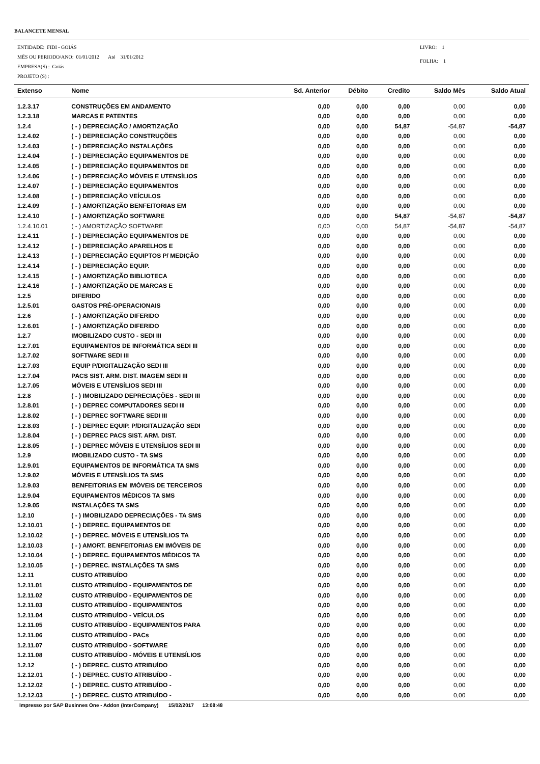BALANCETE MENSAL
ENTIDADE: FIDI - GOIÁS
MËS OU PERIODO/ANO: 01/01/2012 Até 31/01/2012
EMPRESA(S) : Goiás
PROJETO (S) :
LIVRO: 1
FOLHA: 1
| Extenso | Nome | Sd. Anterior | Débito | Credito | Saldo Mês | Saldo Atual |
| --- | --- | --- | --- | --- | --- | --- |
| 1.2.3.17 | CONSTRUÇÕES EM ANDAMENTO | 0,00 | 0,00 | 0,00 | 0,00 | 0,00 |
| 1.2.3.18 | MARCAS E PATENTES | 0,00 | 0,00 | 0,00 | 0,00 | 0,00 |
| 1.2.4 | ( - ) DEPRECIAÇÃO / AMORTIZAÇÃO | 0,00 | 0,00 | 54,87 | -54,87 | -54,87 |
| 1.2.4.02 | ( - ) DEPRECIAÇÃO CONSTRUÇÕES | 0,00 | 0,00 | 0,00 | 0,00 | 0,00 |
| 1.2.4.03 | ( - ) DEPRECIAÇÃO INSTALAÇÕES | 0,00 | 0,00 | 0,00 | 0,00 | 0,00 |
| 1.2.4.04 | ( - ) DEPRECIAÇÃO EQUIPAMENTOS DE | 0,00 | 0,00 | 0,00 | 0,00 | 0,00 |
| 1.2.4.05 | ( - ) DEPRECIAÇÃO EQUIPAMENTOS DE | 0,00 | 0,00 | 0,00 | 0,00 | 0,00 |
| 1.2.4.06 | ( - ) DEPRECIAÇÃO MÓVEIS E UTENSÍLIOS | 0,00 | 0,00 | 0,00 | 0,00 | 0,00 |
| 1.2.4.07 | ( - ) DEPRECIAÇÃO EQUIPAMENTOS | 0,00 | 0,00 | 0,00 | 0,00 | 0,00 |
| 1.2.4.08 | ( - ) DEPRECIAÇÃO VEÍCULOS | 0,00 | 0,00 | 0,00 | 0,00 | 0,00 |
| 1.2.4.09 | ( - ) AMORTIZAÇÃO BENFEITORIAS EM | 0,00 | 0,00 | 0,00 | 0,00 | 0,00 |
| 1.2.4.10 | ( - ) AMORTIZAÇÃO SOFTWARE | 0,00 | 0,00 | 54,87 | -54,87 | -54,87 |
| 1.2.4.10.01 | ( - ) AMORTIZAÇÃO SOFTWARE | 0,00 | 0,00 | 54,87 | -54,87 | -54,87 |
| 1.2.4.11 | ( - ) DEPRECIAÇÃO EQUIPAMENTOS DE | 0,00 | 0,00 | 0,00 | 0,00 | 0,00 |
| 1.2.4.12 | ( - ) DEPRECIAÇÃO APARELHOS E | 0,00 | 0,00 | 0,00 | 0,00 | 0,00 |
| 1.2.4.13 | ( - ) DEPRECIAÇÃO EQUIPTOS P/ MEDIÇÃO | 0,00 | 0,00 | 0,00 | 0,00 | 0,00 |
| 1.2.4.14 | ( - ) DEPRECIAÇÃO EQUIP. | 0,00 | 0,00 | 0,00 | 0,00 | 0,00 |
| 1.2.4.15 | ( - ) AMORTIZAÇÃO BIBLIOTECA | 0,00 | 0,00 | 0,00 | 0,00 | 0,00 |
| 1.2.4.16 | ( - ) AMORTIZAÇÃO DE MARCAS E | 0,00 | 0,00 | 0,00 | 0,00 | 0,00 |
| 1.2.5 | DIFERIDO | 0,00 | 0,00 | 0,00 | 0,00 | 0,00 |
| 1.2.5.01 | GASTOS PRÉ-OPERACIONAIS | 0,00 | 0,00 | 0,00 | 0,00 | 0,00 |
| 1.2.6 | ( - ) AMORTIZAÇÃO DIFERIDO | 0,00 | 0,00 | 0,00 | 0,00 | 0,00 |
| 1.2.6.01 | ( - ) AMORTIZAÇÃO DIFERIDO | 0,00 | 0,00 | 0,00 | 0,00 | 0,00 |
| 1.2.7 | IMOBILIZADO CUSTO - SEDI III | 0,00 | 0,00 | 0,00 | 0,00 | 0,00 |
| 1.2.7.01 | EQUIPAMENTOS DE INFORMÁTICA SEDI III | 0,00 | 0,00 | 0,00 | 0,00 | 0,00 |
| 1.2.7.02 | SOFTWARE SEDI III | 0,00 | 0,00 | 0,00 | 0,00 | 0,00 |
| 1.2.7.03 | EQUIP P/DIGITALIZAÇÃO SEDI III | 0,00 | 0,00 | 0,00 | 0,00 | 0,00 |
| 1.2.7.04 | PACS SIST. ARM. DIST. IMAGEM SEDI III | 0,00 | 0,00 | 0,00 | 0,00 | 0,00 |
| 1.2.7.05 | MÓVEIS E UTENSÍLIOS SEDI III | 0,00 | 0,00 | 0,00 | 0,00 | 0,00 |
| 1.2.8 | ( - ) IMOBILIZADO DEPRECIAÇÕES - SEDI III | 0,00 | 0,00 | 0,00 | 0,00 | 0,00 |
| 1.2.8.01 | ( - ) DEPREC COMPUTADORES SEDI III | 0,00 | 0,00 | 0,00 | 0,00 | 0,00 |
| 1.2.8.02 | ( - ) DEPREC SOFTWARE SEDI III | 0,00 | 0,00 | 0,00 | 0,00 | 0,00 |
| 1.2.8.03 | ( - ) DEPREC EQUIP. P/DIGITALIZAÇÃO SEDI | 0,00 | 0,00 | 0,00 | 0,00 | 0,00 |
| 1.2.8.04 | ( - ) DEPREC PACS SIST. ARM. DIST. | 0,00 | 0,00 | 0,00 | 0,00 | 0,00 |
| 1.2.8.05 | ( - ) DEPREC MÓVEIS E UTENSÍLIOS SEDI III | 0,00 | 0,00 | 0,00 | 0,00 | 0,00 |
| 1.2.9 | IMOBILIZADO CUSTO - TA SMS | 0,00 | 0,00 | 0,00 | 0,00 | 0,00 |
| 1.2.9.01 | EQUIPAMENTOS DE INFORMÁTICA TA SMS | 0,00 | 0,00 | 0,00 | 0,00 | 0,00 |
| 1.2.9.02 | MÓVEIS E UTENSÍLIOS TA SMS | 0,00 | 0,00 | 0,00 | 0,00 | 0,00 |
| 1.2.9.03 | BENFEITORIAS EM IMÓVEIS DE TERCEIROS | 0,00 | 0,00 | 0,00 | 0,00 | 0,00 |
| 1.2.9.04 | EQUIPAMENTOS MÉDICOS TA SMS | 0,00 | 0,00 | 0,00 | 0,00 | 0,00 |
| 1.2.9.05 | INSTALAÇÕES TA SMS | 0,00 | 0,00 | 0,00 | 0,00 | 0,00 |
| 1.2.10 | ( - ) IMOBILIZADO DEPRECIAÇÕES - TA SMS | 0,00 | 0,00 | 0,00 | 0,00 | 0,00 |
| 1.2.10.01 | ( - ) DEPREC. EQUIPAMENTOS DE | 0,00 | 0,00 | 0,00 | 0,00 | 0,00 |
| 1.2.10.02 | ( - ) DEPREC. MÓVEIS E UTENSÍLIOS TA | 0,00 | 0,00 | 0,00 | 0,00 | 0,00 |
| 1.2.10.03 | ( - ) AMORT. BENFEITORIAS EM IMÓVEIS DE | 0,00 | 0,00 | 0,00 | 0,00 | 0,00 |
| 1.2.10.04 | ( - ) DEPREC. EQUIPAMENTOS MÉDICOS TA | 0,00 | 0,00 | 0,00 | 0,00 | 0,00 |
| 1.2.10.05 | ( - ) DEPREC. INSTALAÇÕES TA SMS | 0,00 | 0,00 | 0,00 | 0,00 | 0,00 |
| 1.2.11 | CUSTO ATRIBUÍDO | 0,00 | 0,00 | 0,00 | 0,00 | 0,00 |
| 1.2.11.01 | CUSTO ATRIBUÍDO - EQUIPAMENTOS DE | 0,00 | 0,00 | 0,00 | 0,00 | 0,00 |
| 1.2.11.02 | CUSTO ATRIBUÍDO - EQUIPAMENTOS DE | 0,00 | 0,00 | 0,00 | 0,00 | 0,00 |
| 1.2.11.03 | CUSTO ATRIBUÍDO - EQUIPAMENTOS | 0,00 | 0,00 | 0,00 | 0,00 | 0,00 |
| 1.2.11.04 | CUSTO ATRIBUÍDO - VEÍCULOS | 0,00 | 0,00 | 0,00 | 0,00 | 0,00 |
| 1.2.11.05 | CUSTO ATRIBUÍDO - EQUIPAMENTOS PARA | 0,00 | 0,00 | 0,00 | 0,00 | 0,00 |
| 1.2.11.06 | CUSTO ATRIBUÍDO - PACs | 0,00 | 0,00 | 0,00 | 0,00 | 0,00 |
| 1.2.11.07 | CUSTO ATRIBUÍDO - SOFTWARE | 0,00 | 0,00 | 0,00 | 0,00 | 0,00 |
| 1.2.11.08 | CUSTO ATRIBUÍDO - MÓVEIS E UTENSÍLIOS | 0,00 | 0,00 | 0,00 | 0,00 | 0,00 |
| 1.2.12 | ( - ) DEPREC. CUSTO ATRIBUÍDO | 0,00 | 0,00 | 0,00 | 0,00 | 0,00 |
| 1.2.12.01 | ( - ) DEPREC. CUSTO ATRIBUÍDO - | 0,00 | 0,00 | 0,00 | 0,00 | 0,00 |
| 1.2.12.02 | ( - ) DEPREC. CUSTO ATRIBUÍDO - | 0,00 | 0,00 | 0,00 | 0,00 | 0,00 |
| 1.2.12.03 | ( - ) DEPREC. CUSTO ATRIBUÍDO - | 0,00 | 0,00 | 0,00 | 0,00 | 0,00 |
Impresso por SAP Businnes One - Addon (InterCompany) 15/02/2017 13:08:48